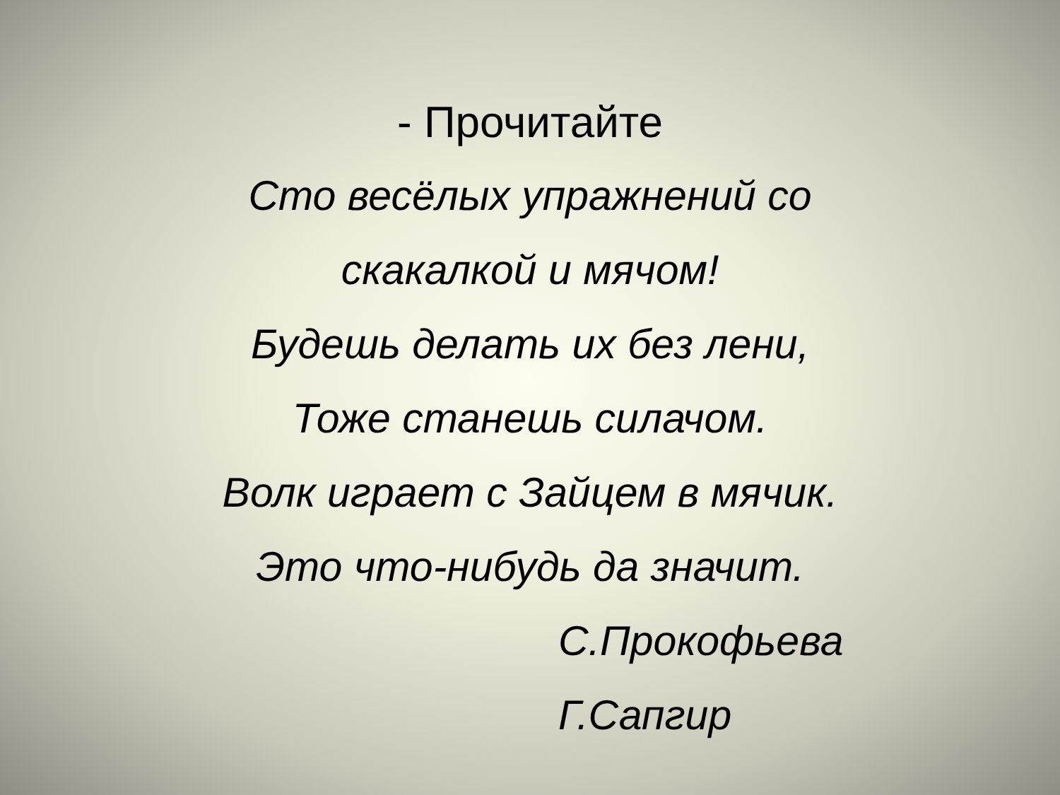- Прочитайте
Сто весёлых упражнений со
скакалкой и мячом!
Будешь делать их без лени,
Тоже станешь силачом.
Волк играет с Зайцем в мячик.
Это что-нибудь да значит.
С.Прокофьева
Г.Сапгир